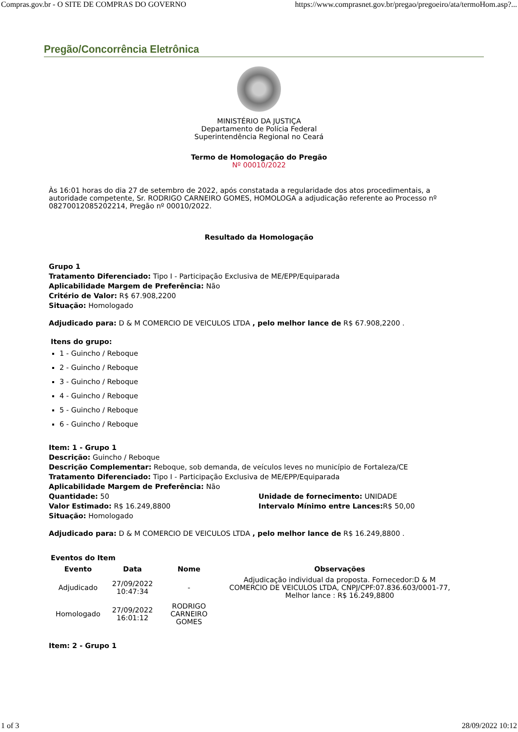Compras.gov.br - O SITE DE COMPRAS DO GOVERNO https://www.comprasnet.gov.br/pregao/pregoeiro/ata/termoHom.asp?...
Pregão/Concorrência Eletrônica
MINISTÉRIO DA JUSTIÇA
Departamento de Polícia Federal
Superintendência Regional no Ceará
Termo de Homologação do Pregão
Nº 00010/2022
Às 16:01 horas do dia 27 de setembro de 2022, após constatada a regularidade dos atos procedimentais, a autoridade competente, Sr. RODRIGO CARNEIRO GOMES, HOMOLOGA a adjudicação referente ao Processo nº 08270012085202214, Pregão nº 00010/2022.
Resultado da Homologação
Grupo 1
Tratamento Diferenciado: Tipo I - Participação Exclusiva de ME/EPP/Equiparada
Aplicabilidade Margem de Preferência: Não
Critério de Valor: R$ 67.908,2200
Situação: Homologado
Adjudicado para: D & M COMERCIO DE VEICULOS LTDA , pelo melhor lance de R$ 67.908,2200 .
Itens do grupo:
1 - Guincho / Reboque
2 - Guincho / Reboque
3 - Guincho / Reboque
4 - Guincho / Reboque
5 - Guincho / Reboque
6 - Guincho / Reboque
Item: 1 - Grupo 1
Descrição: Guincho / Reboque
Descrição Complementar: Reboque, sob demanda, de veículos leves no município de Fortaleza/CE
Tratamento Diferenciado: Tipo I - Participação Exclusiva de ME/EPP/Equiparada
Aplicabilidade Margem de Preferência: Não
Quantidade: 50
Valor Estimado: R$ 16.249,8800
Situação: Homologado
Unidade de fornecimento: UNIDADE
Intervalo Mínimo entre Lances: R$ 50,00
Adjudicado para: D & M COMERCIO DE VEICULOS LTDA , pelo melhor lance de R$ 16.249,8800 .
Eventos do Item
| Evento | Data | Nome | Observações |
| --- | --- | --- | --- |
| Adjudicado | 27/09/2022 10:47:34 | - | Adjudicação individual da proposta. Fornecedor:D & M COMERCIO DE VEICULOS LTDA, CNPJ/CPF:07.836.603/0001-77, Melhor lance : R$ 16.249,8800 |
| Homologado | 27/09/2022 16:01:12 | RODRIGO CARNEIRO GOMES | |
Item: 2 - Grupo 1
1 of 3 28/09/2022 10:12